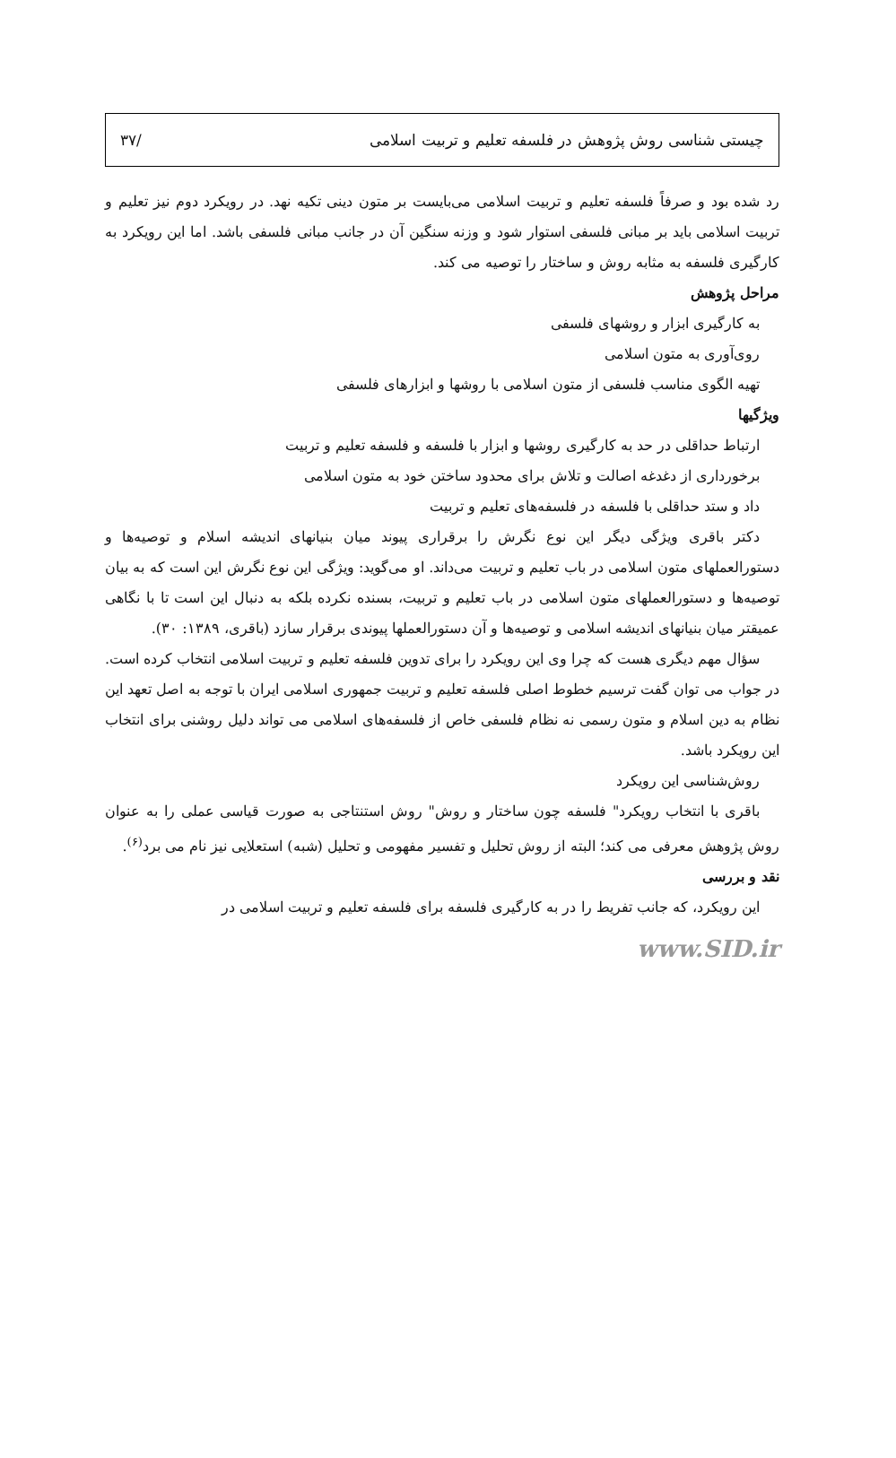چیستی شناسی روش پژوهش در فلسفه تعلیم و تربیت اسلامی /۳۷
رد شده بود و صرفاً فلسفه تعلیم و تربیت اسلامی می‌بایست بر متون دینی تکیه نهد. در رویکرد دوم نیز تعلیم و تربیت اسلامی باید بر مبانی فلسفی استوار شود و وزنه سنگین آن در جانب مبانی فلسفی باشد. اما این رویکرد به کارگیری فلسفه به مثابه روش و ساختار را توصیه می کند.
مراحل پژوهش
به کارگیری ابزار و روشهای فلسفی
روی‌آوری به متون اسلامی
تهیه الگوی مناسب فلسفی از متون اسلامی با روشها و ابزارهای فلسفی
ویژگیها
ارتباط حداقلی در حد به کارگیری روشها و ابزار با فلسفه و فلسفه تعلیم و تربیت
برخورداری از دغدغه اصالت و تلاش برای محدود ساختن خود به متون اسلامی
داد و ستد حداقلی با فلسفه در فلسفه‌های تعلیم و تربیت
دکتر باقری ویژگی دیگر این نوع نگرش را برقراری پیوند میان بنیانهای اندیشه اسلام و توصیه‌ها و دستورالعملهای متون اسلامی در باب تعلیم و تربیت می‌داند. او می‌گوید: ویژگی این نوع نگرش این است که به بیان توصیه‌ها و دستورالعملهای متون اسلامی در باب تعلیم و تربیت، بسنده نکرده بلکه به دنبال این است تا با نگاهی عمیقتر میان بنیانهای اندیشه اسلامی و توصیه‌ها و آن دستورالعملها پیوندی برقرار سازد (باقری، ۱۳۸۹: ۳۰).
سؤال مهم دیگری هست که چرا وی این رویکرد را برای تدوین فلسفه تعلیم و تربیت اسلامی انتخاب کرده است. در جواب می توان گفت ترسیم خطوط اصلی فلسفه تعلیم و تربیت جمهوری اسلامی ایران با توجه به اصل تعهد این نظام به دین اسلام و متون رسمی نه نظام فلسفی خاص از فلسفه‌های اسلامی می تواند دلیل روشنی برای انتخاب این رویکرد باشد.
روش‌شناسی این رویکرد
باقری با انتخاب رویکرد" فلسفه چون ساختار و روش" روش استنتاجی به صورت قیاسی عملی را به عنوان روش پژوهش معرفی می کند؛ البته از روش تحلیل و تفسیر مفهومی و تحلیل (شبه) استعلایی نیز نام می برد<sup>(۶)</sup>.
نقد و بررسی
این رویکرد، که جانب تفریط را در به کارگیری فلسفه برای فلسفه تعلیم و تربیت اسلامی در
www.SID.ir